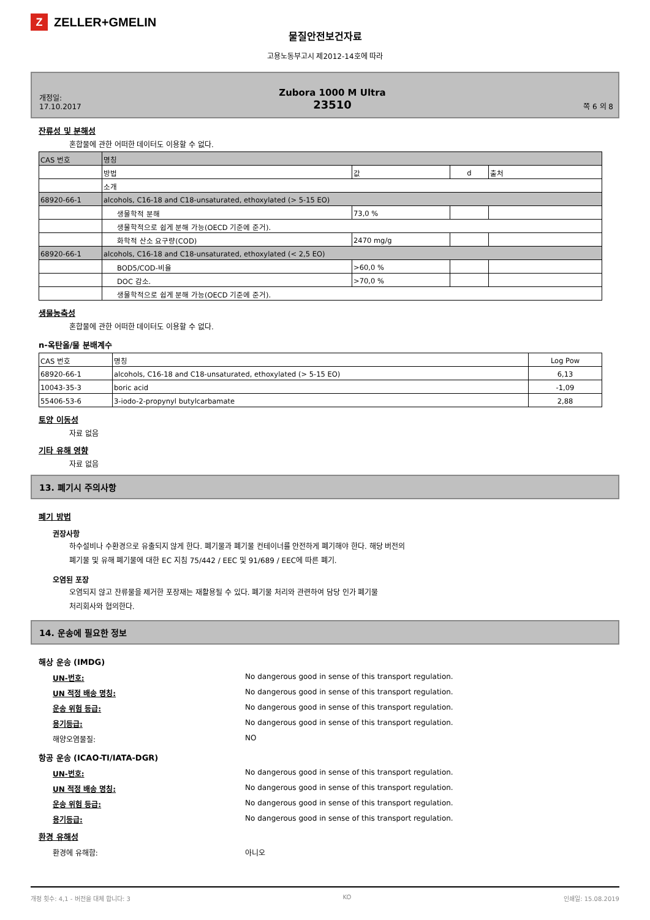Z ZELLER+GMELIN
물질안전보건자료
고용노동부고시 제2012-14호에 따라
개정일:
17.10.2017
Zubora 1000 M Ultra
23510
쪽 6 의 8
잔류성 및 분해성
혼합물에 관한 어떠한 데이터도 이용할 수 없다.
| CAS 번호 | 명칭 | | | |
| --- | --- | --- | --- | --- |
| | 방법 | 값 | d | 출처 |
| | 소개 | | | |
| 68920-66-1 | alcohols, C16-18 and C18-unsaturated, ethoxylated (> 5-15 EO) | | | |
| | 생물학적 분해 | 73,0 % | | |
| | 생물학적으로 쉽게 분해 가능(OECD 기준에 준거). | | | |
| | 화학적 산소 요구량(COD) | 2470 mg/g | | |
| 68920-66-1 | alcohols, C16-18 and C18-unsaturated, ethoxylated (< 2,5 EO) | | | |
| | BOD5/COD-비율 | >60,0 % | | |
| | DOC 감소. | >70,0 % | | |
| | 생물학적으로 쉽게 분해 가능(OECD 기준에 준거). | | | |
생물농축성
혼합물에 관한 어떠한 데이터도 이용할 수 없다.
n-옥탄올/물 분배계수
| CAS 번호 | 명칭 | Log Pow |
| --- | --- | --- |
| 68920-66-1 | alcohols, C16-18 and C18-unsaturated, ethoxylated (> 5-15 EO) | 6,13 |
| 10043-35-3 | boric acid | -1,09 |
| 55406-53-6 | 3-iodo-2-propynyl butylcarbamate | 2,88 |
토양 이동성
자료 없음
기타 유해 영향
자료 없음
13. 폐기시 주의사항
폐기 방법
권장사항
하수설비나 수환경으로 유출되지 않게 한다. 폐기물과 폐기물 컨테이너를 안전하게 폐기해야 한다. 해당 버전의
폐기물 및 유해 폐기물에 대한 EC 지침 75/442 / EEC 및 91/689 / EEC에 따른 폐기.
오염된 포장
오염되지 않고 잔류물을 제거한 포장재는 재활용될 수 있다. 폐기물 처리와 관련하여 담당 인가 폐기물
처리회사와 협의한다.
14. 운송에 필요한 정보
해상 운송 (IMDG)
UN-번호: No dangerous good in sense of this transport regulation.
UN 적정 배송 명칭: No dangerous good in sense of this transport regulation.
운송 위험 등급: No dangerous good in sense of this transport regulation.
용기등급: No dangerous good in sense of this transport regulation.
해양오염물질: NO
항공 운송 (ICAO-TI/IATA-DGR)
UN-번호: No dangerous good in sense of this transport regulation.
UN 적정 배송 명칭: No dangerous good in sense of this transport regulation.
운송 위험 등급: No dangerous good in sense of this transport regulation.
용기등급: No dangerous good in sense of this transport regulation.
환경 유해성
환경에 유해함: 아니오
개정 횟수: 4,1 - 버전을 대체 합니다: 3 KO 인쇄일: 15.08.2019